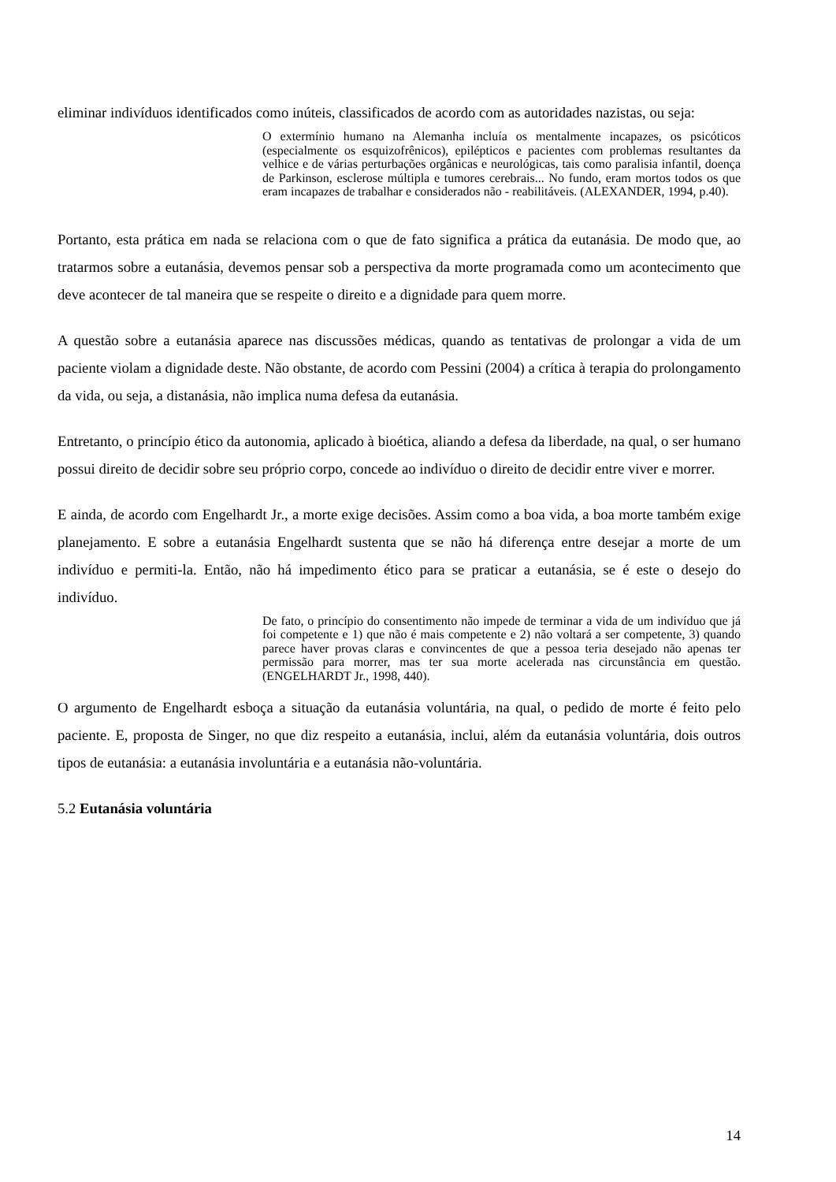eliminar indivíduos identificados como inúteis, classificados de acordo com as autoridades nazistas, ou seja:
O extermínio humano na Alemanha incluía os mentalmente incapazes, os psicóticos (especialmente os esquizofrênicos), epilépticos e pacientes com problemas resultantes da velhice e de várias perturbações orgânicas e neurológicas, tais como paralisia infantil, doença de Parkinson, esclerose múltipla e tumores cerebrais... No fundo, eram mortos todos os que eram incapazes de trabalhar e considerados não - reabilitáveis. (ALEXANDER, 1994, p.40).
Portanto, esta prática em nada se relaciona com o que de fato significa a prática da eutanásia. De modo que, ao tratarmos sobre a eutanásia, devemos pensar sob a perspectiva da morte programada como um acontecimento que deve acontecer de tal maneira que se respeite o direito e a dignidade para quem morre.
A questão sobre a eutanásia aparece nas discussões médicas, quando as tentativas de prolongar a vida de um paciente violam a dignidade deste. Não obstante, de acordo com Pessini (2004) a crítica à terapia do prolongamento da vida, ou seja, a distanásia, não implica numa defesa da eutanásia.
Entretanto, o princípio ético da autonomia, aplicado à bioética, aliando a defesa da liberdade, na qual, o ser humano possui direito de decidir sobre seu próprio corpo, concede ao indivíduo o direito de decidir entre viver e morrer.
E ainda, de acordo com Engelhardt Jr., a morte exige decisões. Assim como a boa vida, a boa morte também exige planejamento. E sobre a eutanásia Engelhardt sustenta que se não há diferença entre desejar a morte de um indivíduo e permiti-la. Então, não há impedimento ético para se praticar a eutanásia, se é este o desejo do indivíduo.
De fato, o princípio do consentimento não impede de terminar a vida de um indivíduo que já foi competente e 1) que não é mais competente e 2) não voltará a ser competente, 3) quando parece haver provas claras e convincentes de que a pessoa teria desejado não apenas ter permissão para morrer, mas ter sua morte acelerada nas circunstância em questão. (ENGELHARDT Jr., 1998, 440).
O argumento de Engelhardt esboça a situação da eutanásia voluntária, na qual, o pedido de morte é feito pelo paciente. E, proposta de Singer, no que diz respeito a eutanásia, inclui, além da eutanásia voluntária, dois outros tipos de eutanásia: a eutanásia involuntária e a eutanásia não-voluntária.
5.2 Eutanásia voluntária
14